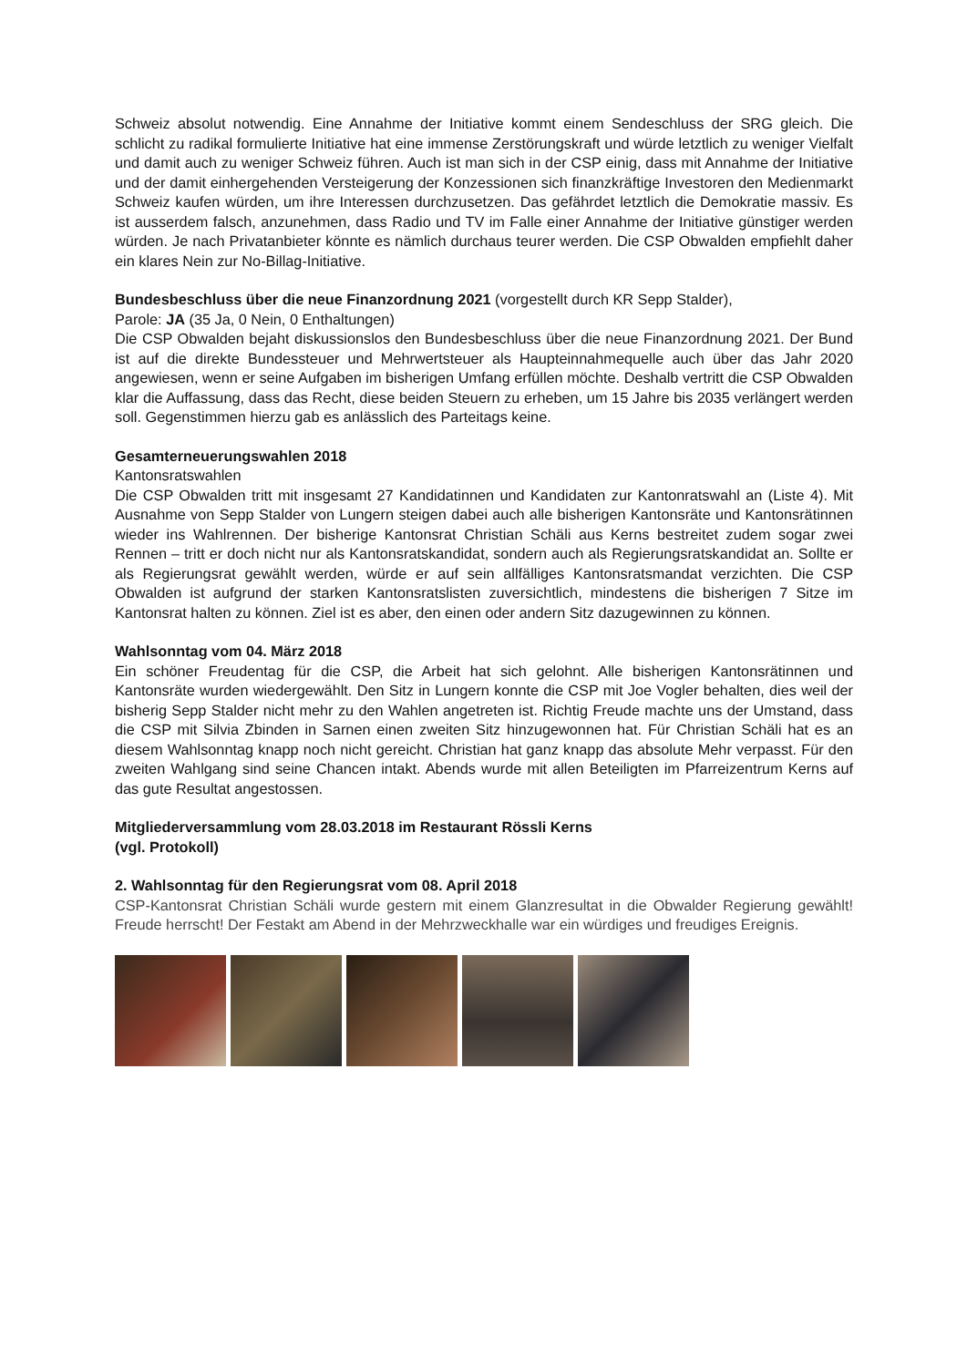Schweiz absolut notwendig. Eine Annahme der Initiative kommt einem Sendeschluss der SRG gleich. Die schlicht zu radikal formulierte Initiative hat eine immense Zerstörungskraft und würde letztlich zu weniger Vielfalt und damit auch zu weniger Schweiz führen. Auch ist man sich in der CSP einig, dass mit Annahme der Initiative und der damit einhergehenden Versteigerung der Konzessionen sich finanzkräftige Investoren den Medienmarkt Schweiz kaufen würden, um ihre Interessen durchzusetzen. Das gefährdet letztlich die Demokratie massiv. Es ist ausserdem falsch, anzunehmen, dass Radio und TV im Falle einer Annahme der Initiative günstiger werden würden. Je nach Privatanbieter könnte es nämlich durchaus teurer werden. Die CSP Obwalden empfiehlt daher ein klares Nein zur No-Billag-Initiative.
Bundesbeschluss über die neue Finanzordnung 2021 (vorgestellt durch KR Sepp Stalder),
Parole: JA (35 Ja, 0 Nein, 0 Enthaltungen)
Die CSP Obwalden bejaht diskussionslos den Bundesbeschluss über die neue Finanzordnung 2021. Der Bund ist auf die direkte Bundessteuer und Mehrwertsteuer als Haupteinnahmequelle auch über das Jahr 2020 angewiesen, wenn er seine Aufgaben im bisherigen Umfang erfüllen möchte. Deshalb vertritt die CSP Obwalden klar die Auffassung, dass das Recht, diese beiden Steuern zu erheben, um 15 Jahre bis 2035 verlängert werden soll. Gegenstimmen hierzu gab es anlässlich des Parteitags keine.
Gesamterneuerungswahlen 2018
Kantonsratswahlen
Die CSP Obwalden tritt mit insgesamt 27 Kandidatinnen und Kandidaten zur Kantonratswahl an (Liste 4). Mit Ausnahme von Sepp Stalder von Lungern steigen dabei auch alle bisherigen Kantonsräte und Kantonsrätinnen wieder ins Wahlrennen. Der bisherige Kantonsrat Christian Schäli aus Kerns bestreitet zudem sogar zwei Rennen – tritt er doch nicht nur als Kantonsratskandidat, sondern auch als Regierungsratskandidat an. Sollte er als Regierungsrat gewählt werden, würde er auf sein allfälliges Kantonsratsmandat verzichten. Die CSP Obwalden ist aufgrund der starken Kantonsratslisten zuversichtlich, mindestens die bisherigen 7 Sitze im Kantonsrat halten zu können. Ziel ist es aber, den einen oder andern Sitz dazugewinnen zu können.
Wahlsonntag vom 04. März 2018
Ein schöner Freudentag für die CSP, die Arbeit hat sich gelohnt. Alle bisherigen Kantonsrätinnen und Kantonsräte wurden wiedergewählt. Den Sitz in Lungern konnte die CSP mit Joe Vogler behalten, dies weil der bisherig Sepp Stalder nicht mehr zu den Wahlen angetreten ist. Richtig Freude machte uns der Umstand, dass die CSP mit Silvia Zbinden in Sarnen einen zweiten Sitz hinzugewonnen hat. Für Christian Schäli hat es an diesem Wahlsonntag knapp noch nicht gereicht. Christian hat ganz knapp das absolute Mehr verpasst. Für den zweiten Wahlgang sind seine Chancen intakt. Abends wurde mit allen Beteiligten im Pfarreizentrum Kerns auf das gute Resultat angestossen.
Mitgliederversammlung vom 28.03.2018 im Restaurant Rössli Kerns
(vgl. Protokoll)
2. Wahlsonntag für den Regierungsrat vom 08. April 2018
CSP-Kantonsrat Christian Schäli wurde gestern mit einem Glanzresultat in die Obwalder Regierung gewählt! Freude herrscht! Der Festakt am Abend in der Mehrzweckhalle war ein würdiges und freudiges Ereignis.